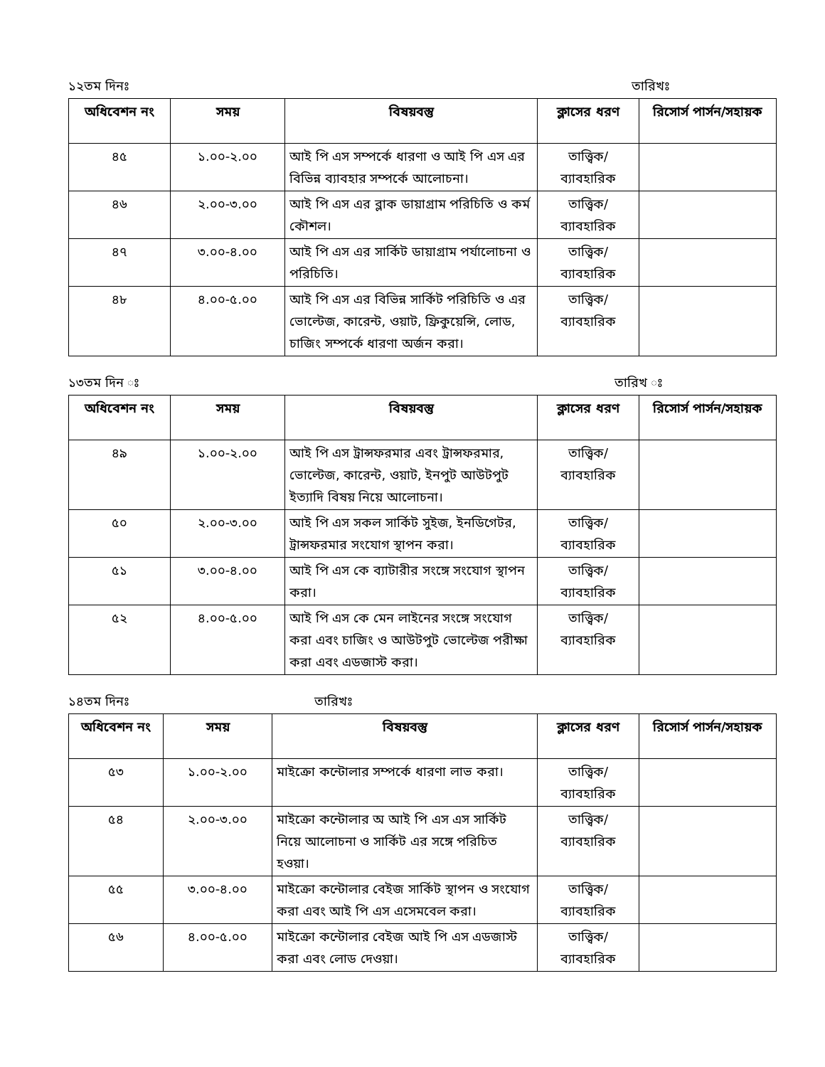১২তম দিনঃ তারিখঃ
| অধিবেশন নং | সময় | বিষয়বস্তু | ক্লাসের ধরণ | রিসোর্স পার্সন/সহায়ক |
| --- | --- | --- | --- | --- |
| ৪৫ | ১.০০-২.০০ | আই পি এস সম্পর্কে ধারণা ও আই পি এস এর বিভিন্ন ব্যাবহার সম্পর্কে আলোচনা। | তাত্ত্বিক/ ব্যাবহারিক | |
| ৪৬ | ২.০০-৩.০০ | আই পি এস এর ব্লাক ডায়াগ্রাম পরিচিতি ও কর্ম কৌশল। | তাত্ত্বিক/ ব্যাবহারিক | |
| ৪৭ | ৩.০০-৪.০০ | আই পি এস এর সার্কিট ডায়াগ্রাম পর্যালোচনা ও পরিচিতি। | তাত্ত্বিক/ ব্যাবহারিক | |
| ৪৮ | ৪.০০-৫.০০ | আই পি এস এর বিভিন্ন সার্কিট পরিচিতি ও এর ভোল্টেজ, কারেন্ট, ওয়াট, ফ্রিকুয়েন্সি, লোড, চাজিং সম্পর্কে ধারণা অর্জন করা। | তাত্ত্বিক/ ব্যাবহারিক | |
১৩তম দিন ঃ তারিখ ঃ
| অধিবেশন নং | সময় | বিষয়বস্তু | ক্লাসের ধরণ | রিসোর্স পার্সন/সহায়ক |
| --- | --- | --- | --- | --- |
| ৪৯ | ১.০০-২.০০ | আই পি এস ট্রান্সফরমার এবং ট্রান্সফরমার, ভোল্টেজ, কারেন্ট, ওয়াট, ইনপুট আউটপুট ইত্যাদি বিষয় নিয়ে আলোচনা। | তাত্ত্বিক/ ব্যাবহারিক | |
| ৫০ | ২.০০-৩.০০ | আই পি এস সকল সার্কিট সুইজ, ইনডিগেটর, ট্রান্সফরমার সংযোগ স্থাপন করা। | তাত্ত্বিক/ ব্যাবহারিক | |
| ৫১ | ৩.০০-৪.০০ | আই পি এস কে ব্যাটারীর সংঙ্গে সংযোগ স্থাপন করা। | তাত্ত্বিক/ ব্যাবহারিক | |
| ৫২ | ৪.০০-৫.০০ | আই পি এস কে মেন লাইনের সংঙ্গে সংযোগ করা এবং চাজিং ও আউটপুট ভোল্টেজ পরীক্ষা করা এবং এডজাস্ট করা। | তাত্ত্বিক/ ব্যাবহারিক | |
১৪তম দিনঃ তারিখঃ
| অধিবেশন নং | সময় | বিষয়বস্তু | ক্লাসের ধরণ | রিসোর্স পার্সন/সহায়ক |
| --- | --- | --- | --- | --- |
| ৫৩ | ১.০০-২.০০ | মাইক্রো কন্টোলার সম্পর্কে ধারণা লাভ করা। | তাত্ত্বিক/ ব্যাবহারিক | |
| ৫৪ | ২.০০-৩.০০ | মাইক্রো কন্টোলার অ আই পি এস এস সার্কিট নিয়ে আলোচনা ও সার্কিট এর সঙ্গে পরিচিত হওয়া। | তাত্ত্বিক/ ব্যাবহারিক | |
| ৫৫ | ৩.০০-৪.০০ | মাইক্রো কন্টোলার বেইজ সার্কিট স্থাপন ও সংযোগ করা এবং আই পি এস এসেমবেল করা। | তাত্ত্বিক/ ব্যাবহারিক | |
| ৫৬ | ৪.০০-৫.০০ | মাইক্রো কন্টোলার বেইজ আই পি এস এডজাস্ট করা এবং লোড দেওয়া। | তাত্ত্বিক/ ব্যাবহারিক | |